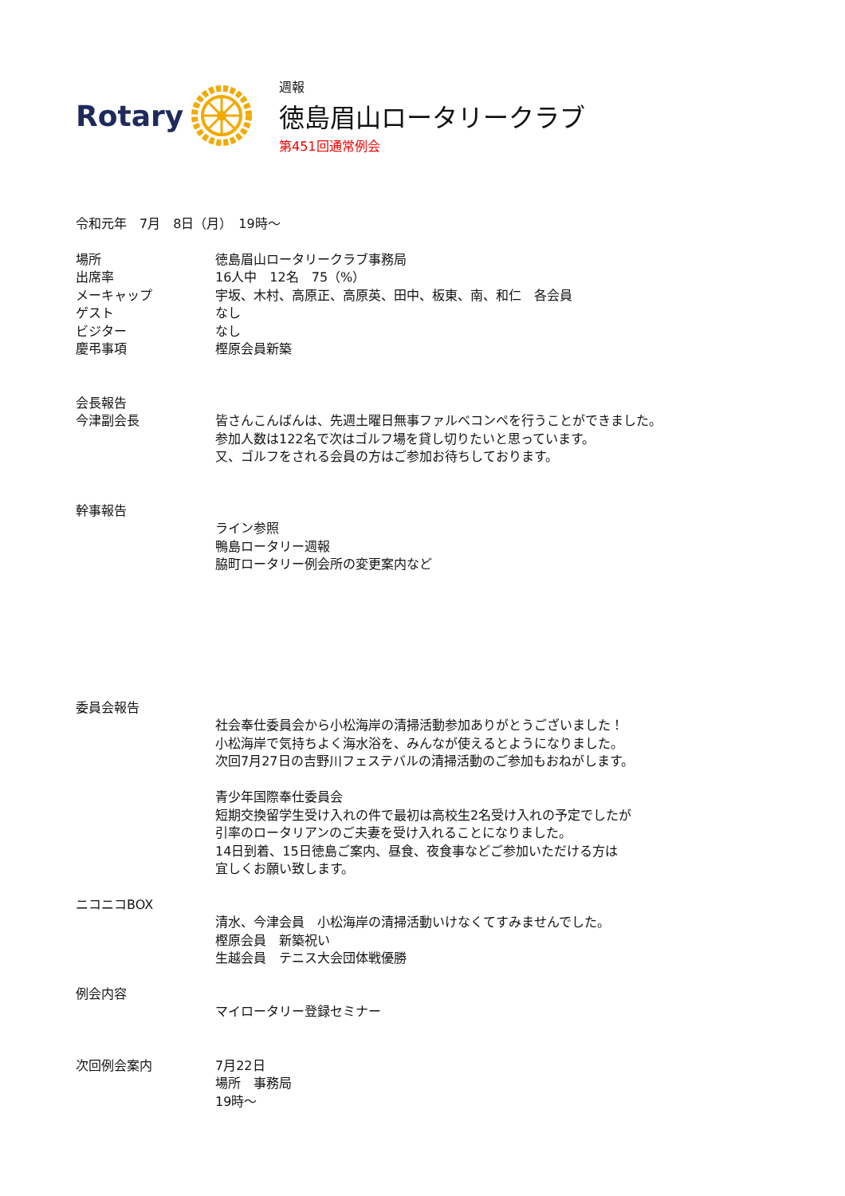Rotary
週報
徳島眉山ロータリークラブ
第451回通常例会
令和元年　7月　8日（月）　19時～
場所 徳島眉山ロータリークラブ事務局
出席率 16人中　12名　75（%）
メーキャップ 宇坂、木村、高原正、高原英、田中、板東、南、和仁　各会員
ゲスト なし
ビジター なし
慶弔事項 樫原会員新築
会長報告
今津副会長 皆さんこんばんは、先週土曜日無事ファルベコンペを行うことができました。
参加人数は122名で次はゴルフ場を貸し切りたいと思っています。
又、ゴルフをされる会員の方はご参加お待ちしております。
幹事報告
ライン参照
鴨島ロータリー週報
脇町ロータリー例会所の変更案内など
委員会報告
社会奉仕委員会から小松海岸の清掃活動参加ありがとうございました！
小松海岸で気持ちよく海水浴を、みんなが使えるとようになりました。
次回7月27日の吉野川フェステバルの清掃活動のご参加もおねがします。
青少年国際奉仕委員会
短期交換留学生受け入れの件で最初は高校生2名受け入れの予定でしたが
引率のロータリアンのご夫妻を受け入れることになりました。
14日到着、15日徳島ご案内、昼食、夜食事などご参加いただける方は
宜しくお願い致します。
ニコニコBOX
清水、今津会員　小松海岸の清掃活動いけなくてすみませんでした。
樫原会員　新築祝い
生越会員　テニス大会団体戦優勝
例会内容
マイロータリー登録セミナー
次回例会案内 7月22日
場所　事務局
19時～